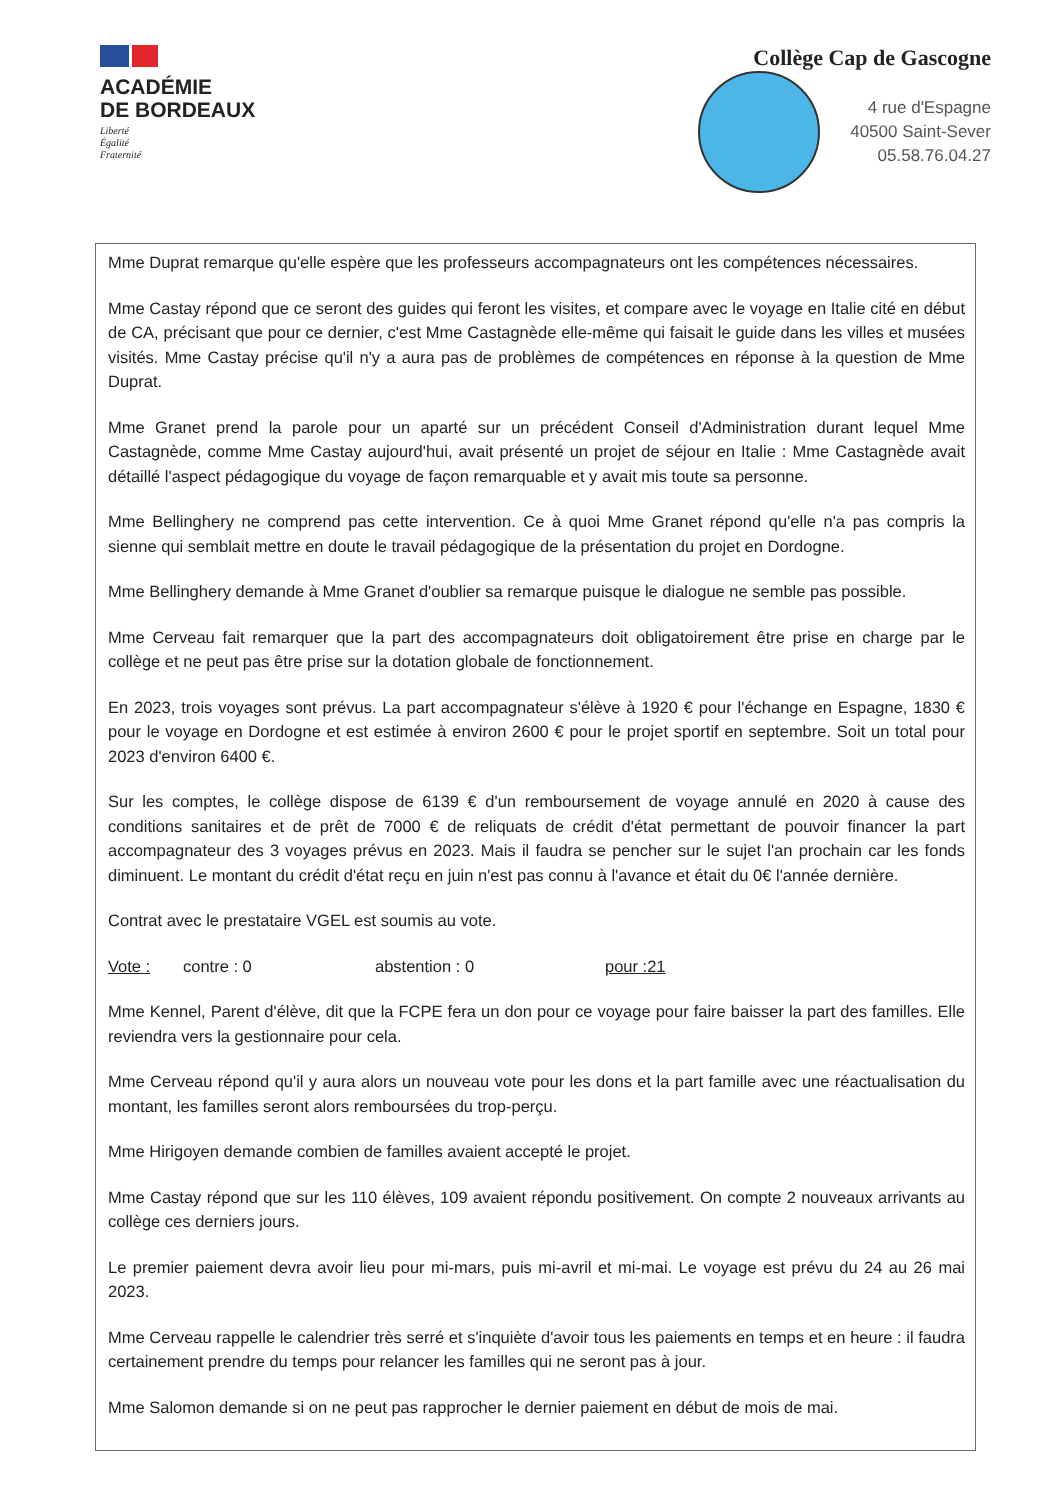ACADÉMIE
DE BORDEAUX
Liberté
Égalité
Fraternité
Collège Cap de Gascogne
4 rue d'Espagne
40500 Saint-Sever
05.58.76.04.27
Mme Duprat remarque qu'elle espère que les professeurs accompagnateurs ont les compétences nécessaires.
Mme Castay répond que ce seront des guides qui feront les visites, et compare avec le voyage en Italie cité en début de CA, précisant que pour ce dernier, c'est Mme Castagnède elle-même qui faisait le guide dans les villes et musées visités. Mme Castay précise qu'il n'y a aura pas de problèmes de compétences en réponse à la question de Mme Duprat.
Mme Granet prend la parole pour un aparté sur un précédent Conseil d'Administration durant lequel Mme Castagnède, comme Mme Castay aujourd'hui, avait présenté un projet de séjour en Italie : Mme Castagnède avait détaillé l'aspect pédagogique du voyage de façon remarquable et y avait mis toute sa personne.
Mme Bellinghery ne comprend pas cette intervention. Ce à quoi Mme Granet répond qu'elle n'a pas compris la sienne qui semblait mettre en doute le travail pédagogique de la présentation du projet en Dordogne.
Mme Bellinghery demande à Mme Granet d'oublier sa remarque puisque le dialogue ne semble pas possible.
Mme Cerveau fait remarquer que la part des accompagnateurs doit obligatoirement être prise en charge par le collège et ne peut pas être prise sur la dotation globale de fonctionnement.
En 2023, trois voyages sont prévus. La part accompagnateur s'élève à 1920 € pour l'échange en Espagne, 1830 € pour le voyage en Dordogne et est estimée à environ 2600 € pour le projet sportif en septembre. Soit un total pour 2023 d'environ 6400 €.
Sur les comptes, le collège dispose de 6139 € d'un remboursement de voyage annulé en 2020 à cause des conditions sanitaires et de prêt de 7000 € de reliquats de crédit d'état permettant de pouvoir financer la part accompagnateur des 3 voyages prévus en 2023. Mais il faudra se pencher sur le sujet l'an prochain car les fonds diminuent. Le montant du crédit d'état reçu en juin n'est pas connu à l'avance et était du 0€ l'année dernière.
Contrat avec le prestataire VGEL est soumis au vote.
Vote : contre : 0 abstention : 0 pour :21
Mme Kennel, Parent d'élève, dit que la FCPE fera un don pour ce voyage pour faire baisser la part des familles. Elle reviendra vers la gestionnaire pour cela.
Mme Cerveau répond qu'il y aura alors un nouveau vote pour les dons et la part famille avec une réactualisation du montant, les familles seront alors remboursées du trop-perçu.
Mme Hirigoyen demande combien de familles avaient accepté le projet.
Mme Castay répond que sur les 110 élèves, 109 avaient répondu positivement. On compte 2 nouveaux arrivants au collège ces derniers jours.
Le premier paiement devra avoir lieu pour mi-mars, puis mi-avril et mi-mai. Le voyage est prévu du 24 au 26 mai 2023.
Mme Cerveau rappelle le calendrier très serré et s'inquiète d'avoir tous les paiements en temps et en heure : il faudra certainement prendre du temps pour relancer les familles qui ne seront pas à jour.
Mme Salomon demande si on ne peut pas rapprocher le dernier paiement en début de mois de mai.